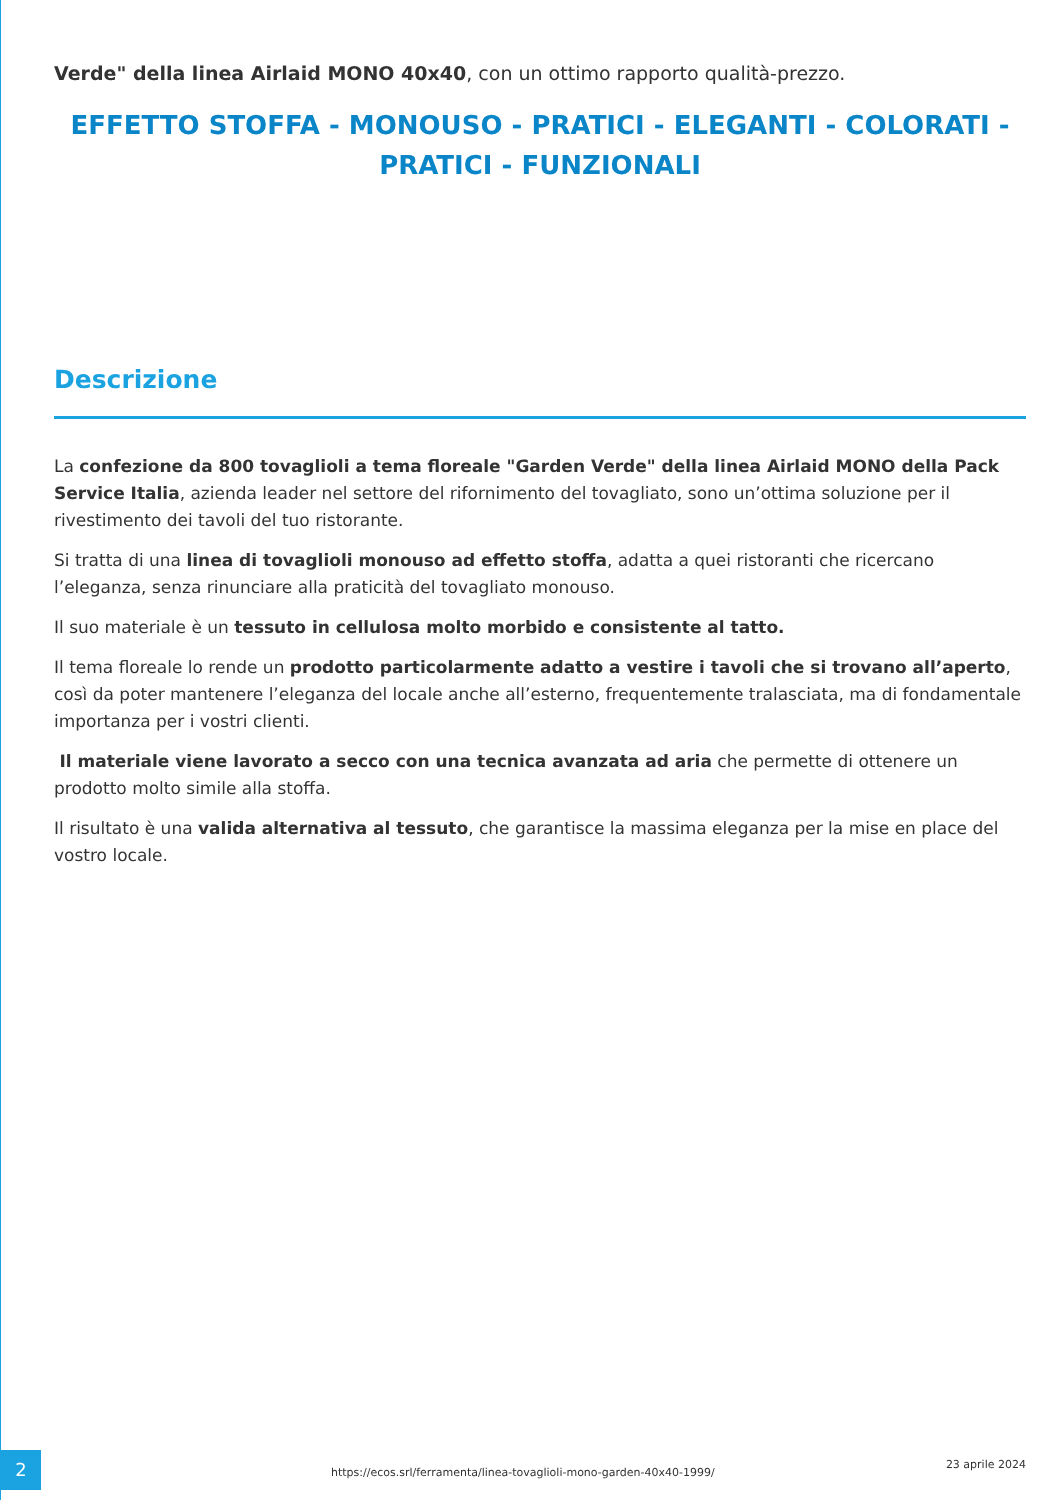Verde" della linea Airlaid MONO 40x40, con un ottimo rapporto qualità-prezzo.
EFFETTO STOFFA - MONOUSO - PRATICI - ELEGANTI - COLORATI - PRATICI - FUNZIONALI
Descrizione
La confezione da 800 tovaglioli a tema floreale "Garden Verde" della linea Airlaid MONO della Pack Service Italia, azienda leader nel settore del rifornimento del tovagliato, sono un’ottima soluzione per il rivestimento dei tavoli del tuo ristorante.
Si tratta di una linea di tovaglioli monouso ad effetto stoffa, adatta a quei ristoranti che ricercano l’eleganza, senza rinunciare alla praticità del tovagliato monouso.
Il suo materiale è un tessuto in cellulosa molto morbido e consistente al tatto.
Il tema floreale lo rende un prodotto particolarmente adatto a vestire i tavoli che si trovano all’aperto, così da poter mantenere l’eleganza del locale anche all’esterno, frequentemente tralasciata, ma di fondamentale importanza per i vostri clienti.
Il materiale viene lavorato a secco con una tecnica avanzata ad aria che permette di ottenere un prodotto molto simile alla stoffa.
Il risultato è una valida alternativa al tessuto, che garantisce la massima eleganza per la mise en place del vostro locale.
2
https://ecos.srl/ferramenta/linea-tovaglioli-mono-garden-40x40-1999/
23 aprile 2024